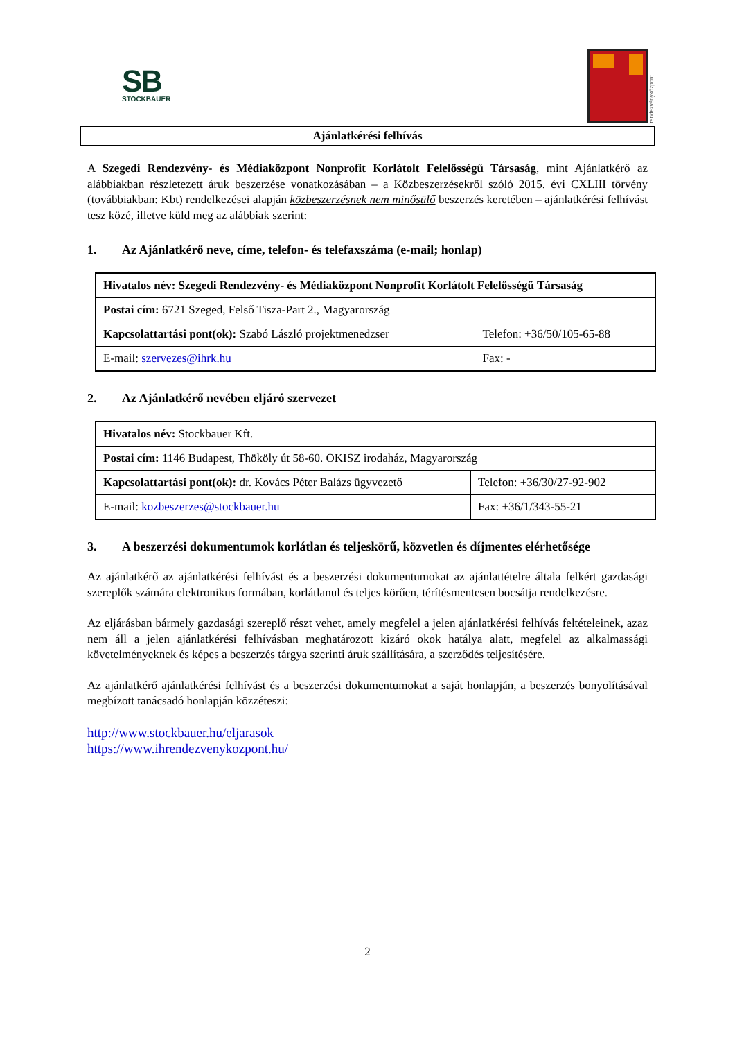SB
STOCKBAUER
rendezvényközpont.
Ajánlatkérési felhívás
A Szegedi Rendezvény- és Médiaközpont Nonprofit Korlátolt Felelősségű Társaság, mint Ajánlatkérő az alábbiakban részletezett áruk beszerzése vonatkozásában – a Közbeszerzésekről szóló 2015. évi CXLIII törvény (továbbiakban: Kbt) rendelkezései alapján közbeszerzésnek nem minősülő beszerzés keretében – ajánlatkérési felhívást tesz közé, illetve küld meg az alábbiak szerint:
1. Az Ajánlatkérő neve, címe, telefon- és telefaxszáma (e-mail; honlap)
| Hivatalos név: Szegedi Rendezvény- és Médiaközpont Nonprofit Korlátolt Felelősségű Társaság | |
| Postai cím: 6721 Szeged, Felső Tisza-Part 2., Magyarország | |
| Kapcsolattartási pont(ok): Szabó László projektmenedzser | Telefon: +36/50/105-65-88 |
| E-mail: szervezes@ihrk.hu | Fax: - |
2. Az Ajánlatkérő nevében eljáró szervezet
| Hivatalos név: Stockbauer Kft. | |
| Postai cím: 1146 Budapest, Thököly út 58-60. OKISZ irodaház, Magyarország | |
| Kapcsolattartási pont(ok): dr. Kovács Péter Balázs ügyvezető | Telefon: +36/30/27-92-902 |
| E-mail: kozbeszerzes@stockbauer.hu | Fax: +36/1/343-55-21 |
3. A beszerzési dokumentumok korlátlan és teljeskörű, közvetlen és díjmentes elérhetősége
Az ajánlatkérő az ajánlatkérési felhívást és a beszerzési dokumentumokat az ajánlattételre általa felkért gazdasági szereplők számára elektronikus formában, korlátlanul és teljes körűen, térítésmentesen bocsátja rendelkezésre.
Az eljárásban bármely gazdasági szereplő részt vehet, amely megfelel a jelen ajánlatkérési felhívás feltételeinek, azaz nem áll a jelen ajánlatkérési felhívásban meghatározott kizáró okok hatálya alatt, megfelel az alkalmassági követelményeknek és képes a beszerzés tárgya szerinti áruk szállítására, a szerződés teljesítésére.
Az ajánlatkérő ajánlatkérési felhívást és a beszerzési dokumentumokat a saját honlapján, a beszerzés bonyolításával megbízott tanácsadó honlapján közzéteszi:
http://www.stockbauer.hu/eljarasok
https://www.ihrendezvenykozpont.hu/
2